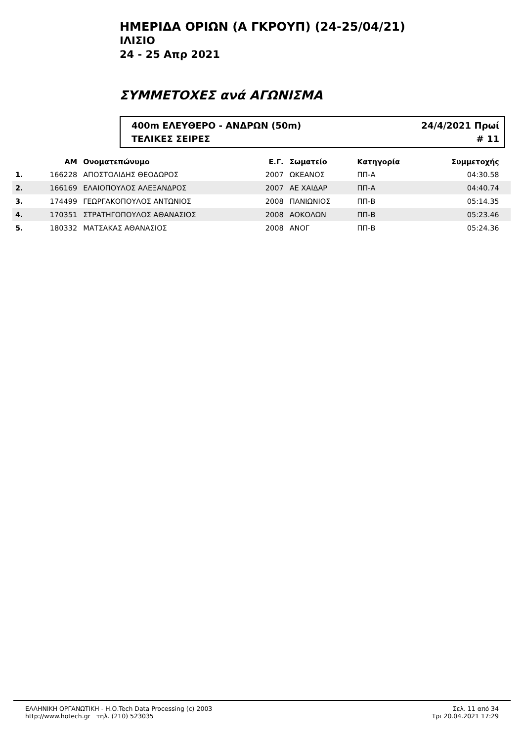ΗΜΕΡΙΔΑ ΟΡΙΩΝ (Α ΓΚΡΟΥΠ) (24-25/04/21)
ΙΛΙΣΙΟ
24 - 25 Απρ 2021
ΣΥΜΜΕΤΟΧΕΣ ανά ΑΓΩΝΙΣΜΑ
400m ΕΛΕΥΘΕΡΟ - ΑΝΔΡΩΝ (50m) 24/4/2021 Πρωί
ΤΕΛΙΚΕΣ ΣΕΙΡΕΣ # 11
| | ΑΜ | Ονοματεπώνυμο | Ε.Γ. | Σωματείο | Κατηγορία | Συμμετοχής | |
| --- | --- | --- | --- | --- | --- | --- | --- |
| 1. | 166228 | ΑΠΟΣΤΟΛΙΔΗΣ ΘΕΟΔΩΡΟΣ | 2007 | ΩΚΕΑΝΟΣ | ΠΠ-Α | 04:30.58 | |
| 2. | 166169 | ΕΛΑΙΟΠΟΥΛΟΣ ΑΛΕΞΑΝΔΡΟΣ | 2007 | ΑΕ ΧΑΙΔΑΡ | ΠΠ-Α | 04:40.74 | |
| 3. | 174499 | ΓΕΩΡΓΑΚΟΠΟΥΛΟΣ ΑΝΤΩΝΙΟΣ | 2008 | ΠΑΝΙΩΝΙΟΣ | ΠΠ-Β | 05:14.35 | |
| 4. | 170351 | ΣΤΡΑΤΗΓΟΠΟΥΛΟΣ ΑΘΑΝΑΣΙΟΣ | 2008 | ΑΟΚΟΛΩΝ | ΠΠ-Β | 05:23.46 | |
| 5. | 180332 | ΜΑΤΣΑΚΑΣ ΑΘΑΝΑΣΙΟΣ | 2008 | ΑΝΟΓ | ΠΠ-Β | 05:24.36 | |
ΕΛΛΗΝΙΚΗ ΟΡΓΑΝΩΤΙΚΗ - Η.Ο.Tech Data Processing (c) 2003
http://www.hotech.gr τηλ. (210) 523035
Σελ. 11 από 34
Τρι 20.04.2021 17:29